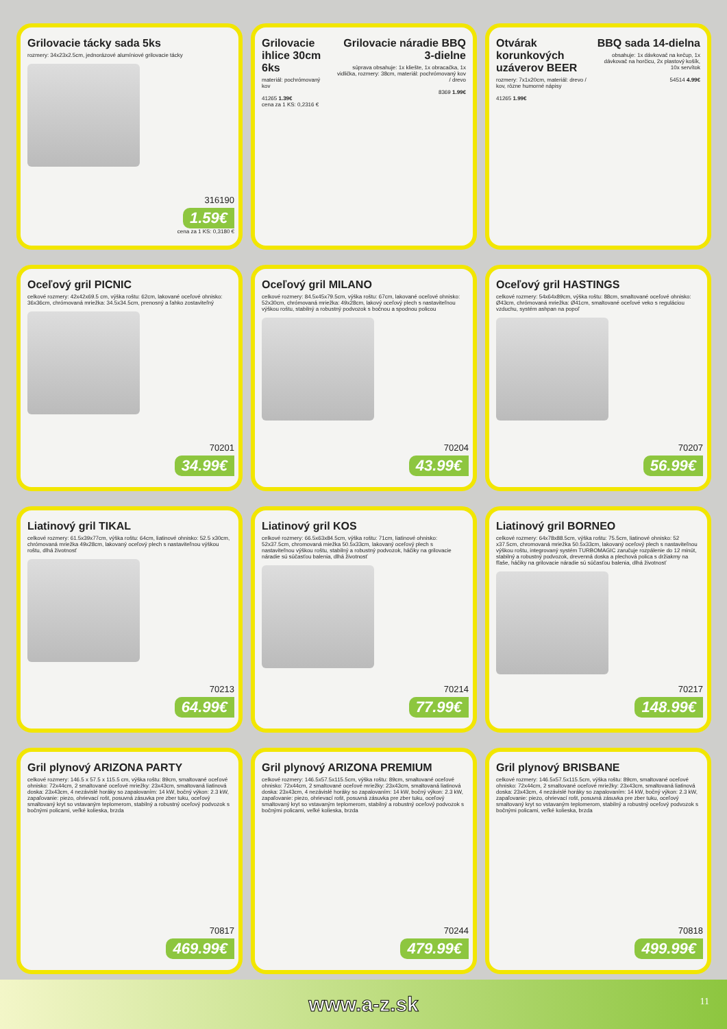Grilovacie tácky sada 5ks
rozmery: 34x23x2.5cm, jednorázové alumíniové grilovacie tácky
316190
1.59€
cena za 1 KS: 0,3180 €
Grilovacie ihlice 30cm 6ks
materiál: pochrómovaný kov
41265 1.39€
cena za 1 KS: 0,2316 €
Grilovacie náradie BBQ 3-dielne
súprava obsahuje: 1x kliešte, 1x obracačka, 1x vidlička, rozmery: 38cm, materiál: pochrómovaný kov / drevo
8369 1.99€
Otvárak korunkových uzáverov BEER
rozmery: 7x1x20cm, materiál: drevo / kov, rôzne humorné nápisy
41265 1.99€
BBQ sada 14-dielna
obsahuje: 1x dávkovač na kečup, 1x dávkovač na horčicu, 2x plastový košík, 10x servítok
54514 4.99€
Oceľový gril PICNIC
celkové rozmery: 42x42x69.5 cm, výška roštu: 62cm, lakované oceľové ohnisko: 36x36cm, chrómovaná mriežka: 34.5x34.5cm, prenosný a ľahko zostaviteľný
70201
34.99€
Oceľový gril MILANO
celkové rozmery: 84.5x45x79.5cm, výška roštu: 67cm, lakované oceľové ohnisko: 52x30cm, chrómovaná mriežka: 49x28cm, lakový oceľový plech s nastaviteľnou výškou roštu, stabilný a robustný podvozok s bočnou a spodnou policou
70204
43.99€
Oceľový gril HASTINGS
celkové rozmery: 54x64x89cm, výška roštu: 88cm, smaltované oceľové ohnisko: Ø43cm, chrómovaná mriežka: Ø41cm, smaltované oceľové veko s reguláciou vzduchu, systém ashpan na popoľ
70207
56.99€
Liatinový gril TIKAL
celkové rozmery: 61.5x39x77cm, výška roštu: 64cm, liatinové ohnisko: 52.5 x30cm, chrómovaná mriežka 49x28cm, lakovaný oceľový plech s nastaviteľnou výškou roštu, dlhá životnosť
70213
64.99€
Liatinový gril KOS
celkové rozmery: 66.5x63x84.5cm, výška roštu: 71cm, liatinové ohnisko: 52x37.5cm, chromovaná miežka 50.5x33cm, lakovaný oceľový plech s nastaviteľnou výškou roštu, stabilný a robustný podvozok, háčiky na grilovacie náradie sú súčasťou balenia, dlhá životnosť
70214
77.99€
Liatinový gril BORNEO
celkové rozmery: 64x78x88.5cm, výška roštu: 75.5cm, liatinové ohnisko: 52 x37.5cm, chromovaná mriežka 50.5x33cm, lakovaný oceľový plech s nastaviteľnou výškou roštu, integrovaný systém TURBOMAGIC zaručuje rozpálenie do 12 minút, stabilný a robustný podvozok, drevenná doska a plechová polica s držiakmy na fľaše, háčiky na grilovacie náradie sú súčasťou balenia, dlhá životnosť
70217
148.99€
Gril plynový ARIZONA PARTY
celkové rozmery: 146.5 x 57.5 x 115.5 cm, výška roštu: 89cm, smaltované oceľové ohnisko: 72x44cm, 2 smaltované oceľové mriežky: 23x43cm, smaltovaná liatinová doska: 23x43cm, 4 nezávislé horáky so zapalovaním: 14 kW, bočný výkon: 2.3 kW, zapaľovanie: piezo, ohrievací rošt, posuvná zásuvka pre zber tuku, oceľový smaltovaný kryt so vstavaným teplomerom, stabilný a robustný oceľový podvozok s bočnými policami, veľké kolieska, brzda
70817
469.99€
Gril plynový ARIZONA PREMIUM
celkové rozmery: 146.5x57.5x115.5cm, výška roštu: 89cm, smaltované oceľové ohnisko: 72x44cm, 2 smaltované oceľové mriežky: 23x43cm, smaltovaná liatinová doska: 23x43cm, 4 nezávislé horáky so zapalovaním: 14 kW, bočný výkon: 2.3 kW, zapaľovanie: piezo, ohrievací rošt, posuvná zásuvka pre zber tuku, oceľový smaltovaný kryt so vstavaným teplomerom, stabilný a robustný oceľový podvozok s bočnými policami, veľké kolieska, brzda
70244
479.99€
Gril plynový BRISBANE
celkové rozmery: 146.5x57.5x115.5cm, výška roštu: 89cm, smaltované oceľové ohnisko: 72x44cm, 2 smaltované oceľové mriežky: 23x43cm, smaltovaná liatinová doska: 23x43cm, 4 nezávislé horáky so zapalovaním: 14 kW, bočný výkon: 2.3 kW, zapaľovanie: piezo, ohrievací rošt, posuvná zásuvka pre zber tuku, oceľový smaltovaný kryt so vstavaným teplomerom, stabilný a robustný oceľový podvozok s bočnými policami, veľké kolieska, brzda
70818
499.99€
www.a-z.sk 11